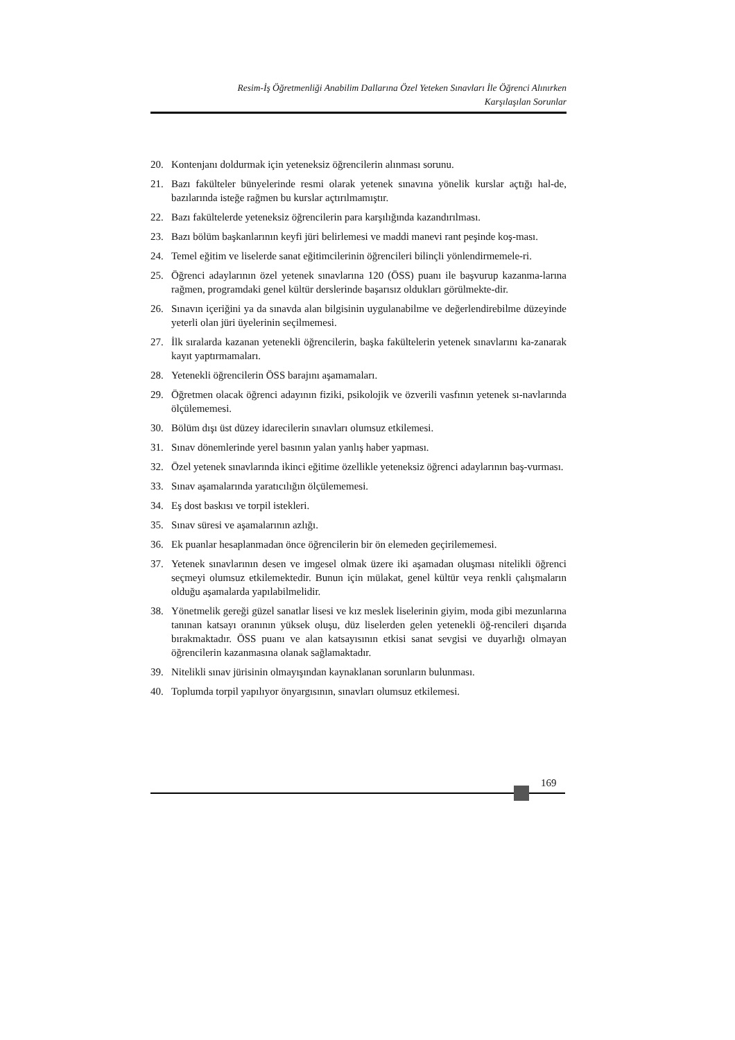Resim-İş Öğretmenliği Anabilim Dallarına Özel Yeteken Sınavları İle Öğrenci Alınırken
Karşılaşılan Sorunlar
20. Kontenjanı doldurmak için yeteneksiz öğrencilerin alınması sorunu.
21. Bazı fakülteler bünyelerinde resmi olarak yetenek sınavına yönelik kurslar açtığı hal-de, bazılarında isteğe rağmen bu kurslar açtırılmamıştır.
22. Bazı fakültelerde yeteneksiz öğrencilerin para karşılığında kazandırılması.
23. Bazı bölüm başkanlarının keyfi jüri belirlemesi ve maddi manevi rant peşinde koş-ması.
24. Temel eğitim ve liselerde sanat eğitimcilerinin öğrencileri bilinçli yönlendirmemele-ri.
25. Öğrenci adaylarının özel yetenek sınavlarına 120 (ÖSS) puanı ile başvurup kazanma-larına rağmen, programdaki genel kültür derslerinde başarısız oldukları görülmekte-dir.
26. Sınavın içeriğini ya da sınavda alan bilgisinin uygulanabilme ve değerlendirebilme düzeyinde yeterli olan jüri üyelerinin seçilmemesi.
27. İlk sıralarda kazanan yetenekli öğrencilerin, başka fakültelerin yetenek sınavlarını ka-zanarak kayıt yaptırmamaları.
28. Yetenekli öğrencilerin ÖSS barajını aşamamaları.
29. Öğretmen olacak öğrenci adayının fiziki, psikolojik ve özverili vasfının yetenek sı-navlarında ölçülememesi.
30. Bölüm dışı üst düzey idarecilerin sınavları olumsuz etkilemesi.
31. Sınav dönemlerinde yerel basının yalan yanlış haber yapması.
32. Özel yetenek sınavlarında ikinci eğitime özellikle yeteneksiz öğrenci adaylarının baş-vurması.
33. Sınav aşamalarında yaratıcılığın ölçülememesi.
34. Eş dost baskısı ve torpil istekleri.
35. Sınav süresi ve aşamalarının azlığı.
36. Ek puanlar hesaplanmadan önce öğrencilerin bir ön elemeden geçirilememesi.
37. Yetenek sınavlarının desen ve imgesel olmak üzere iki aşamadan oluşması nitelikli öğrenci seçmeyi olumsuz etkilemektedir. Bunun için mülakat, genel kültür veya renkli çalışmaların olduğu aşamalarda yapılabilmelidir.
38. Yönetmelik gereği güzel sanatlar lisesi ve kız meslek liselerinin giyim, moda gibi mezunlarına tanınan katsayı oranının yüksek oluşu, düz liselerden gelen yetenekli öğ-rencileri dışarıda bırakmaktadır. ÖSS puanı ve alan katsayısının etkisi sanat sevgisi ve duyarlığı olmayan öğrencilerin kazanmasına olanak sağlamaktadır.
39. Nitelikli sınav jürisinin olmayışından kaynaklanan sorunların bulunması.
40. Toplumda torpil yapılıyor önyargısının, sınavları olumsuz etkilemesi.
169